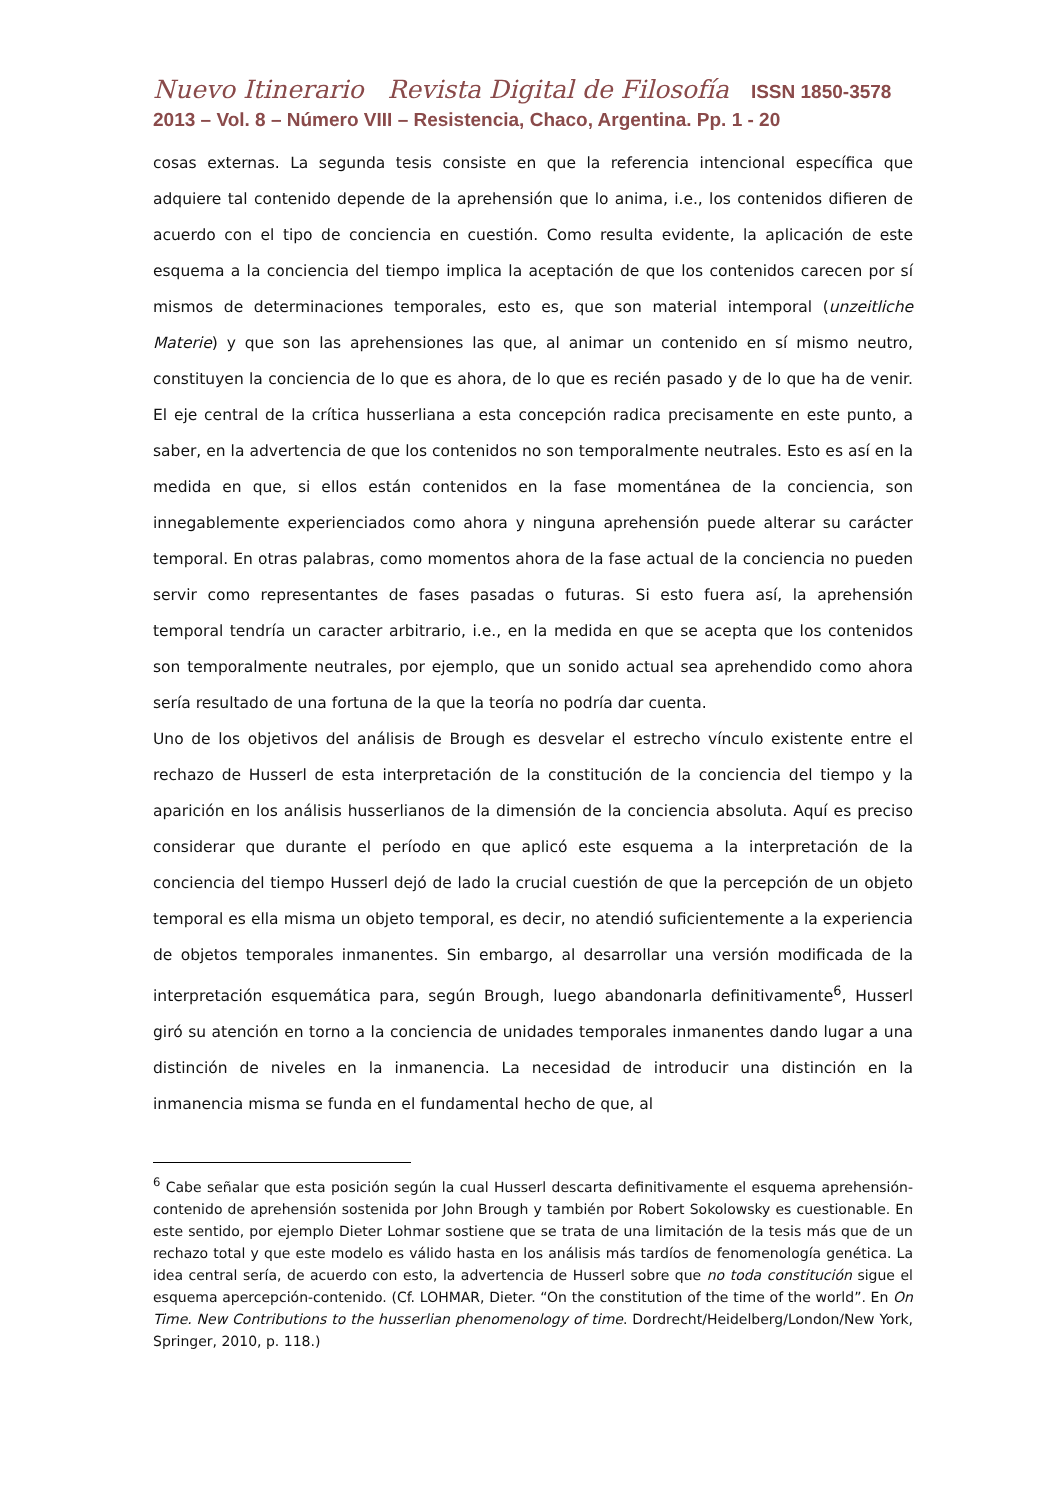Nuevo Itinerario Revista Digital de Filosofía ISSN 1850-3578
2013 – Vol. 8 – Número VIII – Resistencia, Chaco, Argentina. Pp. 1 - 20
cosas externas. La segunda tesis consiste en que la referencia intencional específica que adquiere tal contenido depende de la aprehensión que lo anima, i.e., los contenidos difieren de acuerdo con el tipo de conciencia en cuestión. Como resulta evidente, la aplicación de este esquema a la conciencia del tiempo implica la aceptación de que los contenidos carecen por sí mismos de determinaciones temporales, esto es, que son material intemporal (unzeitliche Materie) y que son las aprehensiones las que, al animar un contenido en sí mismo neutro, constituyen la conciencia de lo que es ahora, de lo que es recién pasado y de lo que ha de venir. El eje central de la crítica husserliana a esta concepción radica precisamente en este punto, a saber, en la advertencia de que los contenidos no son temporalmente neutrales. Esto es así en la medida en que, si ellos están contenidos en la fase momentánea de la conciencia, son innegablemente experienciados como ahora y ninguna aprehensión puede alterar su carácter temporal. En otras palabras, como momentos ahora de la fase actual de la conciencia no pueden servir como representantes de fases pasadas o futuras. Si esto fuera así, la aprehensión temporal tendría un caracter arbitrario, i.e., en la medida en que se acepta que los contenidos son temporalmente neutrales, por ejemplo, que un sonido actual sea aprehendido como ahora sería resultado de una fortuna de la que la teoría no podría dar cuenta.
Uno de los objetivos del análisis de Brough es desvelar el estrecho vínculo existente entre el rechazo de Husserl de esta interpretación de la constitución de la conciencia del tiempo y la aparición en los análisis husserlianos de la dimensión de la conciencia absoluta. Aquí es preciso considerar que durante el período en que aplicó este esquema a la interpretación de la conciencia del tiempo Husserl dejó de lado la crucial cuestión de que la percepción de un objeto temporal es ella misma un objeto temporal, es decir, no atendió suficientemente a la experiencia de objetos temporales inmanentes. Sin embargo, al desarrollar una versión modificada de la interpretación esquemática para, según Brough, luego abandonarla definitivamente<sup>6</sup>, Husserl giró su atención en torno a la conciencia de unidades temporales inmanentes dando lugar a una distinción de niveles en la inmanencia. La necesidad de introducir una distinción en la inmanencia misma se funda en el fundamental hecho de que, al
<sup>6</sup> Cabe señalar que esta posición según la cual Husserl descarta definitivamente el esquema aprehensión-contenido de aprehensión sostenida por John Brough y también por Robert Sokolowsky es cuestionable. En este sentido, por ejemplo Dieter Lohmar sostiene que se trata de una limitación de la tesis más que de un rechazo total y que este modelo es válido hasta en los análisis más tardíos de fenomenología genética. La idea central sería, de acuerdo con esto, la advertencia de Husserl sobre que no toda constitución sigue el esquema apercepción-contenido. (Cf. LOHMAR, Dieter. “On the constitution of the time of the world”. En On Time. New Contributions to the husserlian phenomenology of time. Dordrecht/Heidelberg/London/New York, Springer, 2010, p. 118.)